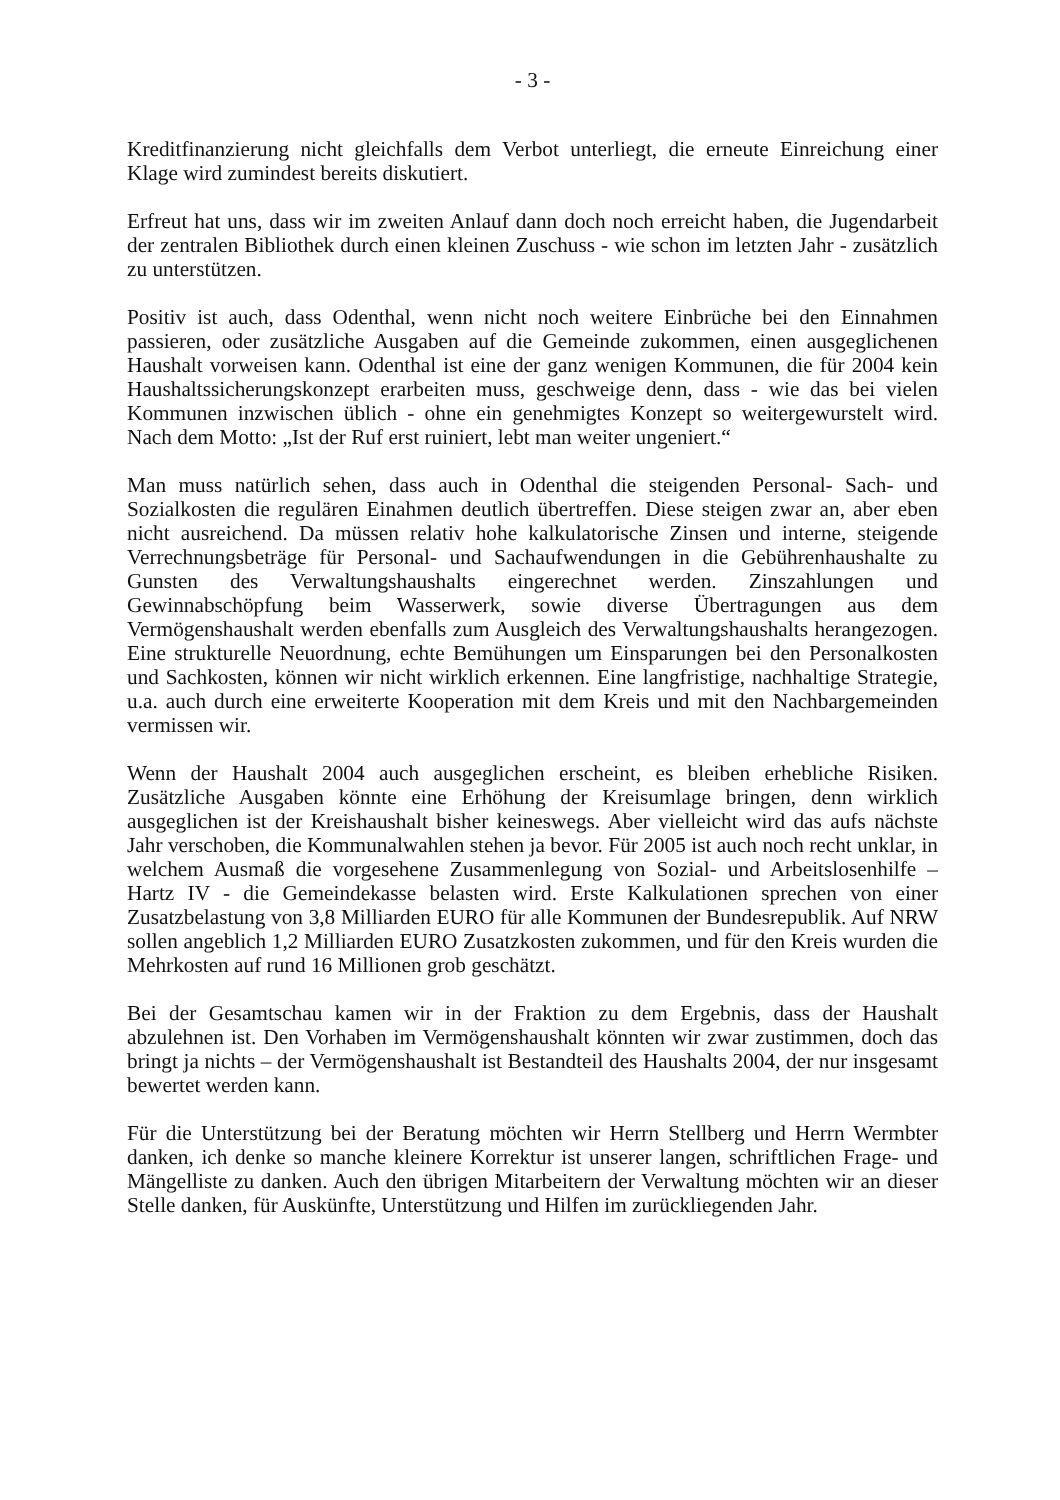- 3 -
Kreditfinanzierung nicht gleichfalls dem Verbot unterliegt, die erneute Einreichung einer Klage wird zumindest bereits diskutiert.
Erfreut hat uns, dass wir im zweiten Anlauf dann doch noch erreicht haben, die Jugendarbeit der zentralen Bibliothek durch einen kleinen Zuschuss - wie schon im letzten Jahr - zusätzlich zu unterstützen.
Positiv ist auch, dass Odenthal, wenn nicht noch weitere Einbrüche bei den Einnahmen passieren, oder zusätzliche Ausgaben auf die Gemeinde zukommen, einen ausgeglichenen Haushalt vorweisen kann. Odenthal ist eine der ganz wenigen Kommunen, die für 2004 kein Haushaltssicherungskonzept erarbeiten muss, geschweige denn, dass - wie das bei vielen Kommunen inzwischen üblich - ohne ein genehmigtes Konzept so weitergewurstelt wird. Nach dem Motto: „Ist der Ruf erst ruiniert, lebt man weiter ungeniert.“
Man muss natürlich sehen, dass auch in Odenthal die steigenden Personal- Sach- und Sozialkosten die regulären Einahmen deutlich übertreffen. Diese steigen zwar an, aber eben nicht ausreichend. Da müssen relativ hohe kalkulatorische Zinsen und interne, steigende Verrechnungsbeträge für Personal- und Sachaufwendungen in die Gebührenhaushalte zu Gunsten des Verwaltungshaushalts eingerechnet werden. Zinszahlungen und Gewinnabschöpfung beim Wasserwerk, sowie diverse Übertragungen aus dem Vermögenshaushalt werden ebenfalls zum Ausgleich des Verwaltungshaushalts herangezogen. Eine strukturelle Neuordnung, echte Bemühungen um Einsparungen bei den Personalkosten und Sachkosten, können wir nicht wirklich erkennen. Eine langfristige, nachhaltige Strategie, u.a. auch durch eine erweiterte Kooperation mit dem Kreis und mit den Nachbargemeinden vermissen wir.
Wenn der Haushalt 2004 auch ausgeglichen erscheint, es bleiben erhebliche Risiken. Zusätzliche Ausgaben könnte eine Erhöhung der Kreisumlage bringen, denn wirklich ausgeglichen ist der Kreishaushalt bisher keineswegs. Aber vielleicht wird das aufs nächste Jahr verschoben, die Kommunalwahlen stehen ja bevor. Für 2005 ist auch noch recht unklar, in welchem Ausmaß die vorgesehene Zusammenlegung von Sozial- und Arbeitslosenhilfe – Hartz IV - die Gemeindekasse belasten wird. Erste Kalkulationen sprechen von einer Zusatzbelastung von 3,8 Milliarden EURO für alle Kommunen der Bundesrepublik. Auf NRW sollen angeblich 1,2 Milliarden EURO Zusatzkosten zukommen, und für den Kreis wurden die Mehrkosten auf rund 16 Millionen grob geschätzt.
Bei der Gesamtschau kamen wir in der Fraktion zu dem Ergebnis, dass der Haushalt abzulehnen ist. Den Vorhaben im Vermögenshaushalt könnten wir zwar zustimmen, doch das bringt ja nichts – der Vermögenshaushalt ist Bestandteil des Haushalts 2004, der nur insgesamt bewertet werden kann.
Für die Unterstützung bei der Beratung möchten wir Herrn Stellberg und Herrn Wermbter danken, ich denke so manche kleinere Korrektur ist unserer langen, schriftlichen Frage- und Mängelliste zu danken. Auch den übrigen Mitarbeitern der Verwaltung möchten wir an dieser Stelle danken, für Auskünfte, Unterstützung und Hilfen im zurückliegenden Jahr.